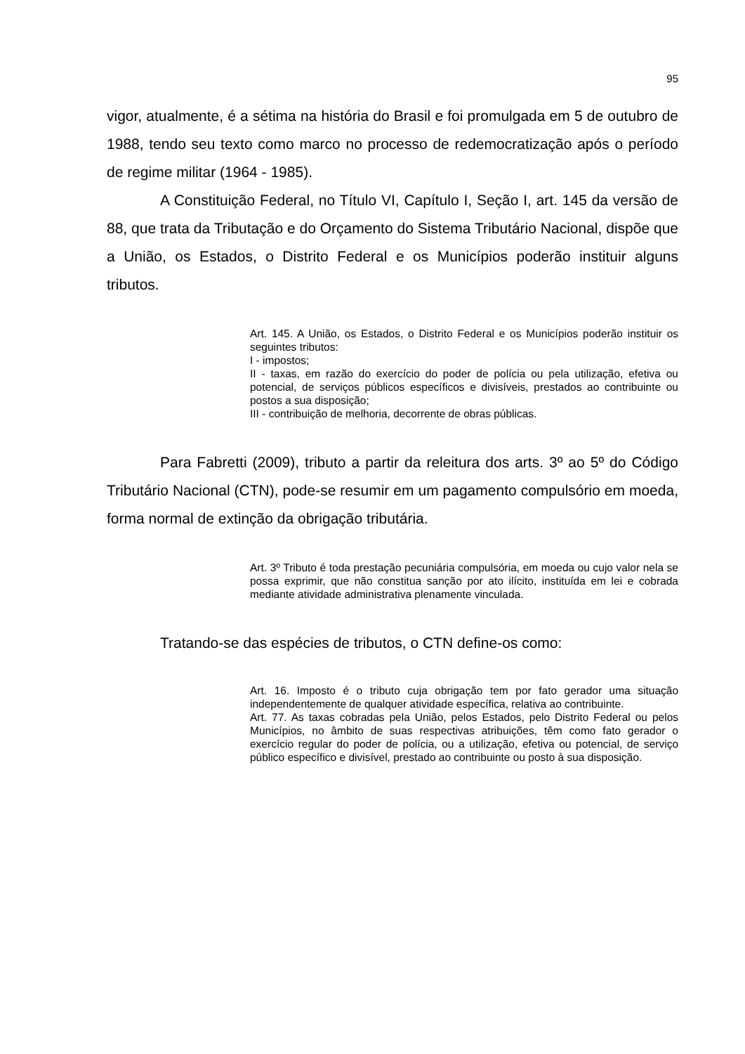95
vigor, atualmente, é a sétima na história do Brasil e foi promulgada em 5 de outubro de 1988, tendo seu texto como marco no processo de redemocratização após o período de regime militar (1964 - 1985).
A Constituição Federal, no Título VI, Capítulo I, Seção I, art. 145 da versão de 88, que trata da Tributação e do Orçamento do Sistema Tributário Nacional, dispõe que a União, os Estados, o Distrito Federal e os Municípios poderão instituir alguns tributos.
Art. 145. A União, os Estados, o Distrito Federal e os Municípios poderão instituir os seguintes tributos:
I - impostos;
II - taxas, em razão do exercício do poder de polícia ou pela utilização, efetiva ou potencial, de serviços públicos específicos e divisíveis, prestados ao contribuinte ou postos a sua disposição;
III - contribuição de melhoria, decorrente de obras públicas.
Para Fabretti (2009), tributo a partir da releitura dos arts. 3º ao 5º do Código Tributário Nacional (CTN), pode-se resumir em um pagamento compulsório em moeda, forma normal de extinção da obrigação tributária.
Art. 3º Tributo é toda prestação pecuniária compulsória, em moeda ou cujo valor nela se possa exprimir, que não constitua sanção por ato ilícito, instituída em lei e cobrada mediante atividade administrativa plenamente vinculada.
Tratando-se das espécies de tributos, o CTN define-os como:
Art. 16. Imposto é o tributo cuja obrigação tem por fato gerador uma situação independentemente de qualquer atividade específica, relativa ao contribuinte.
Art. 77. As taxas cobradas pela União, pelos Estados, pelo Distrito Federal ou pelos Municípios, no âmbito de suas respectivas atribuições, têm como fato gerador o exercício regular do poder de polícia, ou a utilização, efetiva ou potencial, de serviço público específico e divisível, prestado ao contribuinte ou posto à sua disposição.